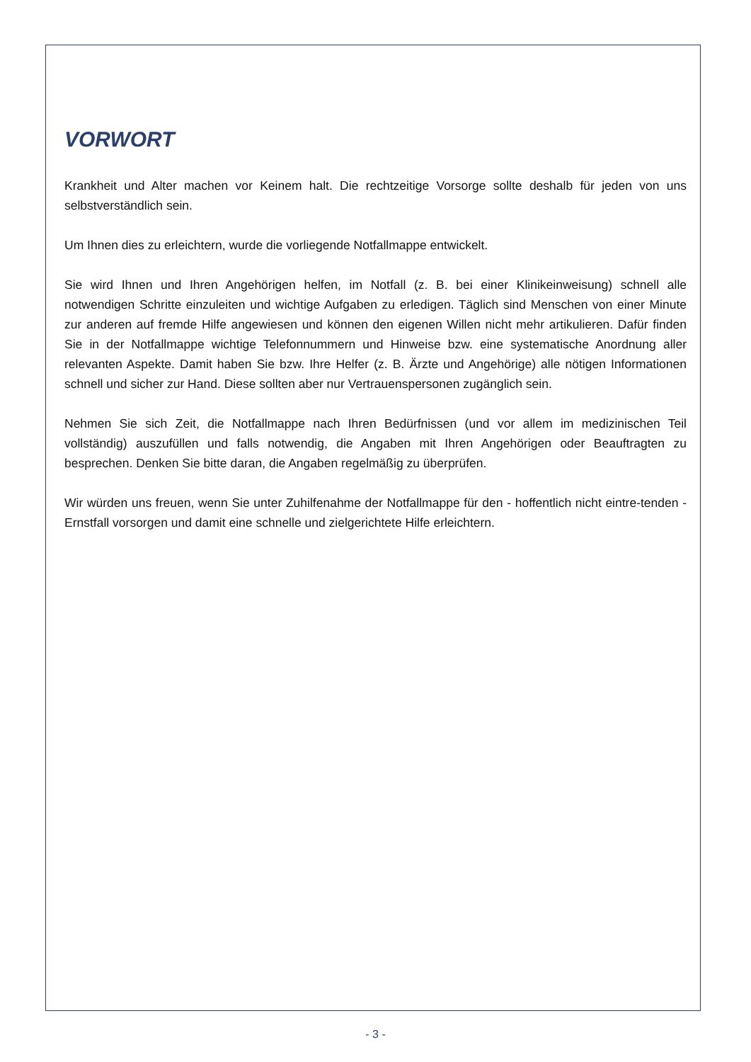VORWORT
Krankheit und Alter machen vor Keinem halt. Die rechtzeitige Vorsorge sollte deshalb für jeden von uns selbstverständlich sein.
Um Ihnen dies zu erleichtern, wurde die vorliegende Notfallmappe entwickelt.
Sie wird Ihnen und Ihren Angehörigen helfen, im Notfall (z. B. bei einer Klinikeinweisung) schnell alle notwendigen Schritte einzuleiten und wichtige Aufgaben zu erledigen. Täglich sind Menschen von einer Minute zur anderen auf fremde Hilfe angewiesen und können den eigenen Willen nicht mehr artikulieren. Dafür finden Sie in der Notfallmappe wichtige Telefonnummern und Hinweise bzw. eine systematische Anordnung aller relevanten Aspekte. Damit haben Sie bzw. Ihre Helfer (z. B. Ärzte und Angehörige) alle nötigen Informationen schnell und sicher zur Hand. Diese sollten aber nur Vertrauenspersonen zugänglich sein.
Nehmen Sie sich Zeit, die Notfallmappe nach Ihren Bedürfnissen (und vor allem im medizinischen Teil vollständig) auszufüllen und falls notwendig, die Angaben mit Ihren Angehörigen oder Beauftragten zu besprechen. Denken Sie bitte daran, die Angaben regelmäßig zu überprüfen.
Wir würden uns freuen, wenn Sie unter Zuhilfenahme der Notfallmappe für den - hoffentlich nicht eintre-tenden - Ernstfall vorsorgen und damit eine schnelle und zielgerichtete Hilfe erleichtern.
- 3 -